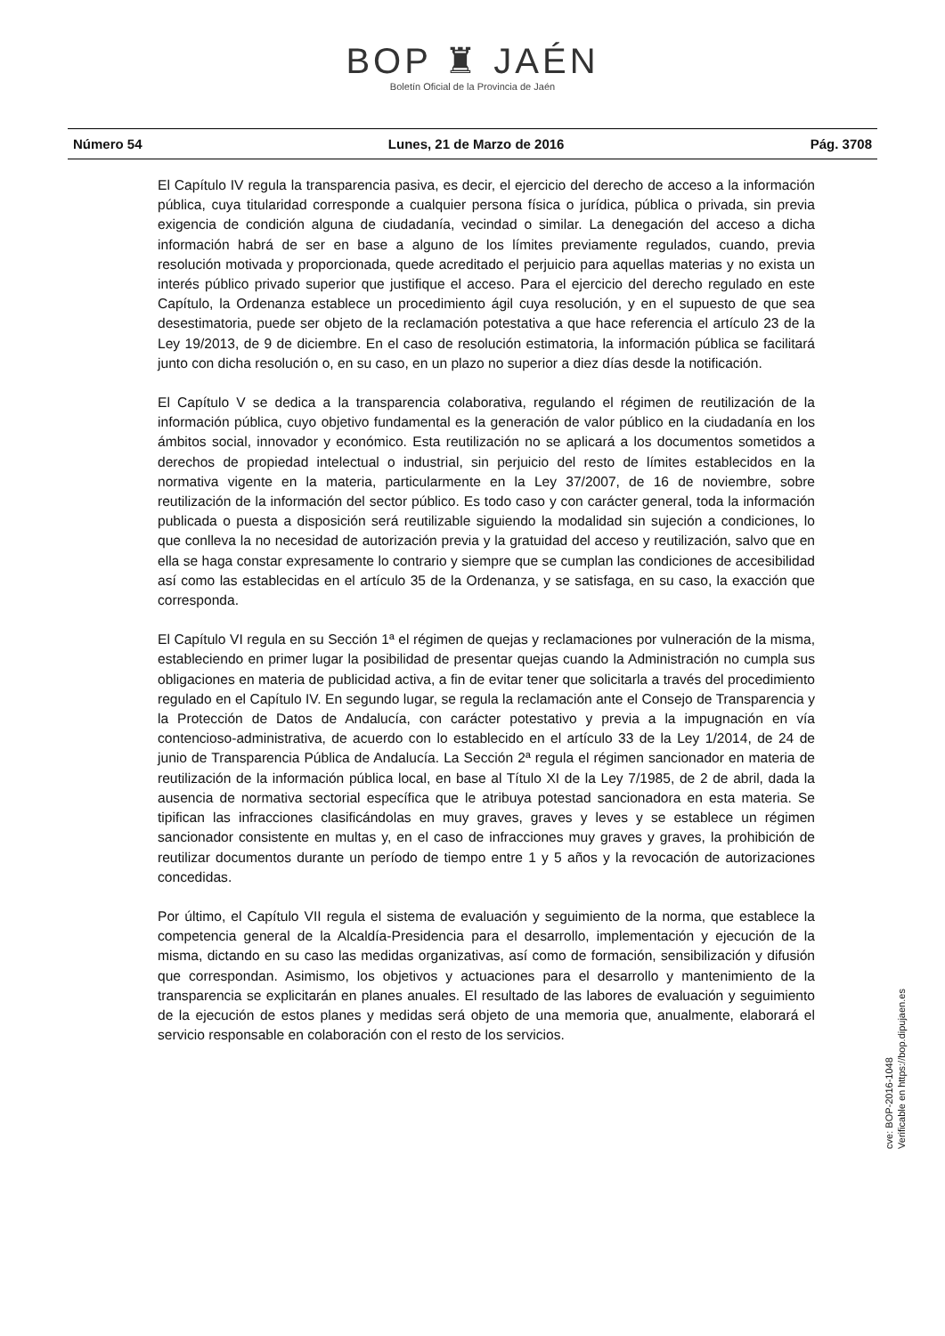BOP ♜ JAÉN
Boletín Oficial de la Provincia de Jaén
Número 54 Lunes, 21 de Marzo de 2016 Pág. 3708
El Capítulo IV regula la transparencia pasiva, es decir, el ejercicio del derecho de acceso a la información pública, cuya titularidad corresponde a cualquier persona física o jurídica, pública o privada, sin previa exigencia de condición alguna de ciudadanía, vecindad o similar. La denegación del acceso a dicha información habrá de ser en base a alguno de los límites previamente regulados, cuando, previa resolución motivada y proporcionada, quede acreditado el perjuicio para aquellas materias y no exista un interés público privado superior que justifique el acceso. Para el ejercicio del derecho regulado en este Capítulo, la Ordenanza establece un procedimiento ágil cuya resolución, y en el supuesto de que sea desestimatoria, puede ser objeto de la reclamación potestativa a que hace referencia el artículo 23 de la Ley 19/2013, de 9 de diciembre. En el caso de resolución estimatoria, la información pública se facilitará junto con dicha resolución o, en su caso, en un plazo no superior a diez días desde la notificación.
El Capítulo V se dedica a la transparencia colaborativa, regulando el régimen de reutilización de la información pública, cuyo objetivo fundamental es la generación de valor público en la ciudadanía en los ámbitos social, innovador y económico. Esta reutilización no se aplicará a los documentos sometidos a derechos de propiedad intelectual o industrial, sin perjuicio del resto de límites establecidos en la normativa vigente en la materia, particularmente en la Ley 37/2007, de 16 de noviembre, sobre reutilización de la información del sector público. Es todo caso y con carácter general, toda la información publicada o puesta a disposición será reutilizable siguiendo la modalidad sin sujeción a condiciones, lo que conlleva la no necesidad de autorización previa y la gratuidad del acceso y reutilización, salvo que en ella se haga constar expresamente lo contrario y siempre que se cumplan las condiciones de accesibilidad así como las establecidas en el artículo 35 de la Ordenanza, y se satisfaga, en su caso, la exacción que corresponda.
El Capítulo VI regula en su Sección 1ª el régimen de quejas y reclamaciones por vulneración de la misma, estableciendo en primer lugar la posibilidad de presentar quejas cuando la Administración no cumpla sus obligaciones en materia de publicidad activa, a fin de evitar tener que solicitarla a través del procedimiento regulado en el Capítulo IV. En segundo lugar, se regula la reclamación ante el Consejo de Transparencia y la Protección de Datos de Andalucía, con carácter potestativo y previa a la impugnación en vía contencioso-administrativa, de acuerdo con lo establecido en el artículo 33 de la Ley 1/2014, de 24 de junio de Transparencia Pública de Andalucía. La Sección 2ª regula el régimen sancionador en materia de reutilización de la información pública local, en base al Título XI de la Ley 7/1985, de 2 de abril, dada la ausencia de normativa sectorial específica que le atribuya potestad sancionadora en esta materia. Se tipifican las infracciones clasificándolas en muy graves, graves y leves y se establece un régimen sancionador consistente en multas y, en el caso de infracciones muy graves y graves, la prohibición de reutilizar documentos durante un período de tiempo entre 1 y 5 años y la revocación de autorizaciones concedidas.
Por último, el Capítulo VII regula el sistema de evaluación y seguimiento de la norma, que establece la competencia general de la Alcaldía-Presidencia para el desarrollo, implementación y ejecución de la misma, dictando en su caso las medidas organizativas, así como de formación, sensibilización y difusión que correspondan. Asimismo, los objetivos y actuaciones para el desarrollo y mantenimiento de la transparencia se explicitarán en planes anuales. El resultado de las labores de evaluación y seguimiento de la ejecución de estos planes y medidas será objeto de una memoria que, anualmente, elaborará el servicio responsable en colaboración con el resto de los servicios.
cve: BOP-2016-1048
Verificable en https://bop.dipujaen.es